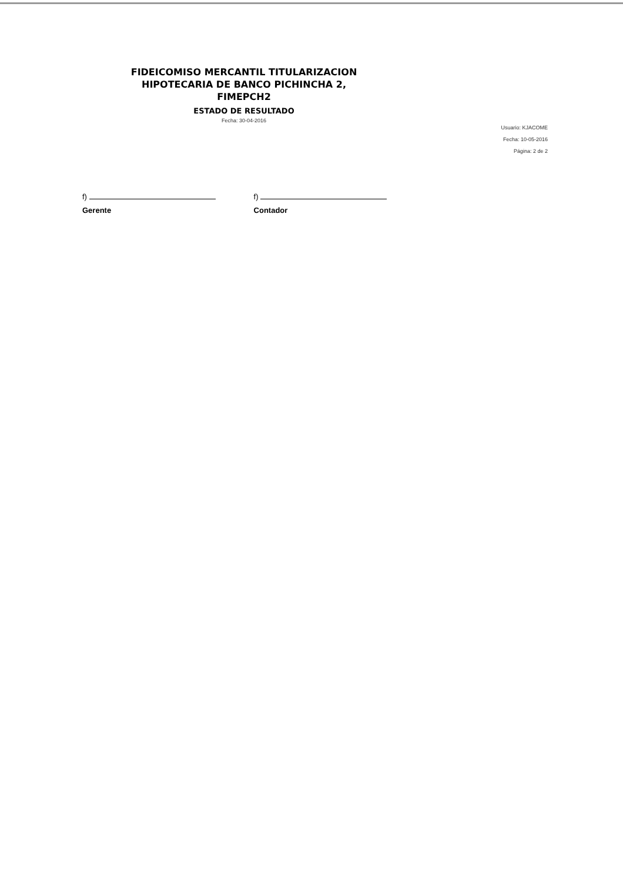FIDEICOMISO MERCANTIL TITULARIZACION
HIPOTECARIA DE BANCO PICHINCHA 2,
FIMEPCH2
ESTADO DE RESULTADO
Fecha: 30-04-2016
Usuario: KJACOME
Fecha: 10-05-2016
Página: 2 de 2
f)
Gerente
f)
Contador